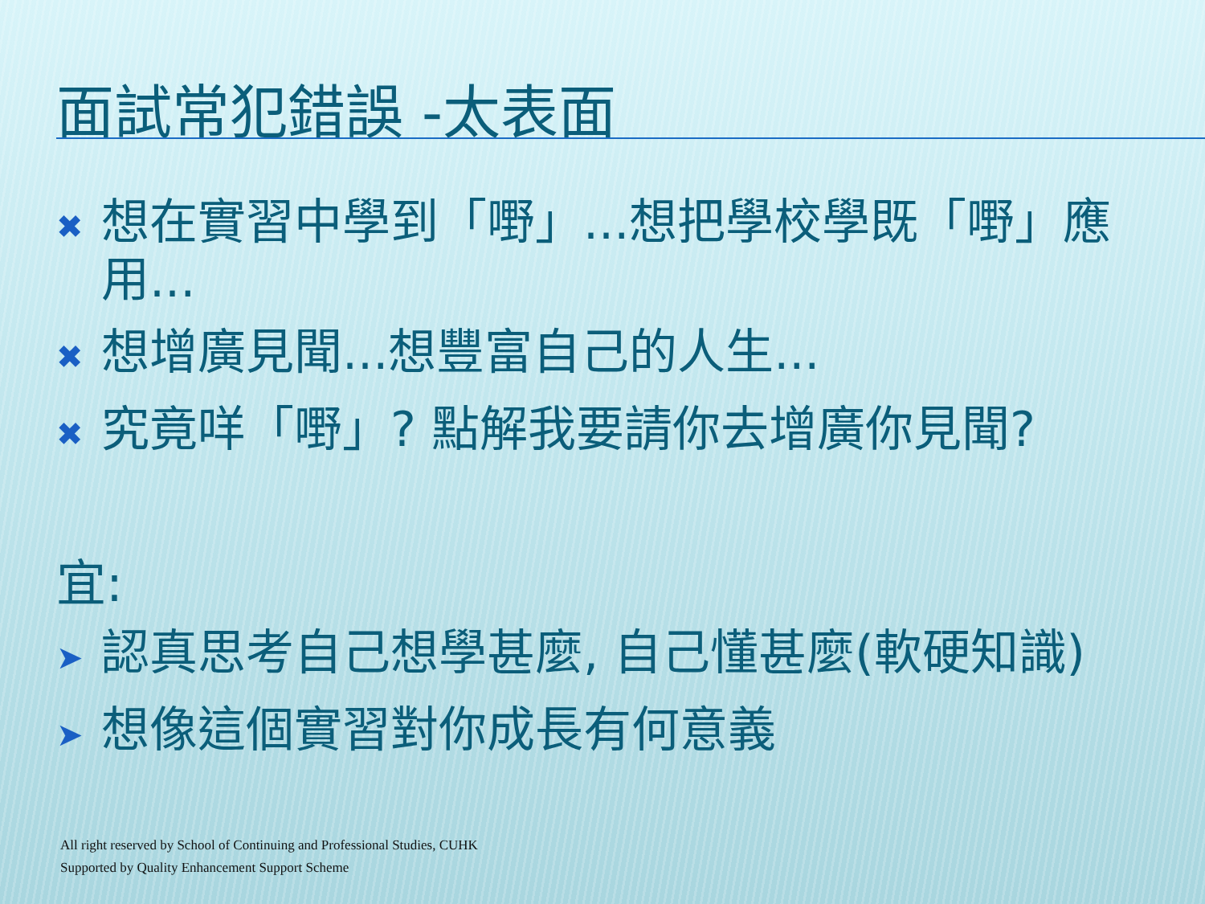面試常犯錯誤 -太表面
✖ 想在實習中學到「嘢」...想把學校學既「嘢」應用...
✖ 想增廣見聞...想豐富自己的人生...
✖ 究竟咩「嘢」? 點解我要請你去增廣你見聞?
宜:
➤ 認真思考自己想學甚麼, 自己懂甚麼(軟硬知識)
➤ 想像這個實習對你成長有何意義
All right reserved by School of Continuing and Professional Studies, CUHK
Supported by Quality Enhancement Support Scheme